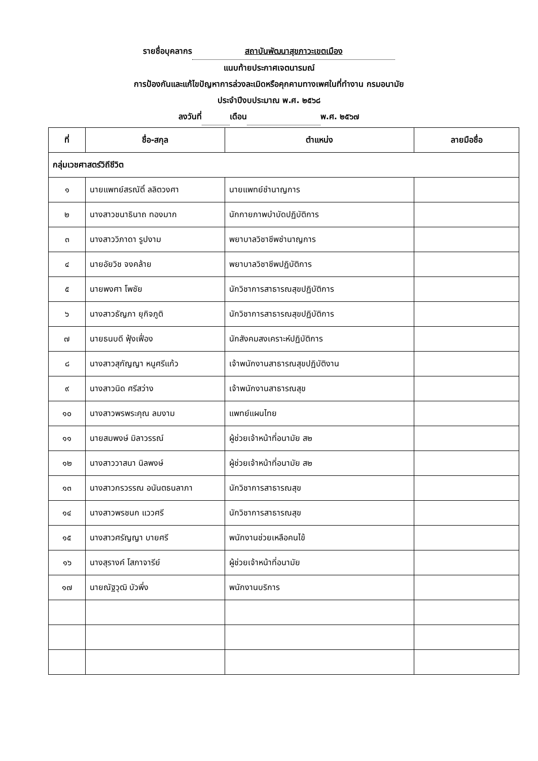รายชื่อบุคลากร สถาบันพัฒนาสุขภาวะเขตเมือง
แนบท้ายประกาศเจตนารมณ์
การป้องกันและแก้ไขปัญหาการล่วงละเมิดหรือคุกคามทางเพศในที่ทำงาน กรมอนามัย
ประจำปีงบประมาณ พ.ศ. ๒๕๖๘
ลงวันที่ เดือน พ.ศ. ๒๕๖๗
| ที่ | ชื่อ-สกุล | ตำแหน่ง | ลายมือชื่อ |
| --- | --- | --- | --- |
| กลุ่มเวชศาสตร์วิถีชีวิต | | | |
| ๑ | นายแพทย์สรณัติ์ ลลิตวงศา | นายแพทย์ชำนาญการ | |
| ๒ | นางสาวชนาธินาถ ทองมาก | นักกายภาพบำบัดปฏิบัติการ | |
| ๓ | นางสาววิภาดา รูปงาม | พยาบาลวิชาชีพชำนาญการ | |
| ๔ | นายอัยวิช จงคล้าย | พยาบาลวิชาชีพปฏิบัติการ | |
| ๕ | นายพงศา โพชัย | นักวิชาการสาธารณสุขปฏิบัติการ | |
| ๖ | นางสาวธัญภา ยุกิจภูติ | นักวิชาการสาธารณสุขปฏิบัติการ | |
| ๗ | นายธนบดี ฟุ้งเฟื่อง | นักสังคมสงเคราะห์ปฏิบัติการ | |
| ๘ | นางสาวสุกัญญา หนูศรีแก้ว | เจ้าพนักงานสาธารณสุขปฏิบัติงาน | |
| ๙ | นางสาวนิด ศรีสว่าง | เจ้าพนักงานสาธารณสุข | |
| ๑๐ | นางสาวพรพระคุณ ลมงาม | แพทย์แผนไทย | |
| ๑๑ | นายสมพงษ์ มิลาวรรณ์ | ผู้ช่วยเจ้าหน้าที่อนามัย ส๒ | |
| ๑๒ | นางสาววาสนา นิลพงษ์ | ผู้ช่วยเจ้าหน้าที่อนามัย ส๒ | |
| ๑๓ | นางสาวกรวรรณ อนันตธนลาภา | นักวิชาการสาธารณสุข | |
| ๑๔ | นางสาวพรชนก แววศรี | นักวิชาการสาธารณสุข | |
| ๑๕ | นางสาวศรัญญา บายศรี | พนักงานช่วยเหลือคนไข้ | |
| ๑๖ | นางสุรางค์ โสภาจารีย์ | ผู้ช่วยเจ้าหน้าที่อนามัย | |
| ๑๗ | นายณัฐวุฒิ บัวพึ่ง | พนักงานบริการ | |